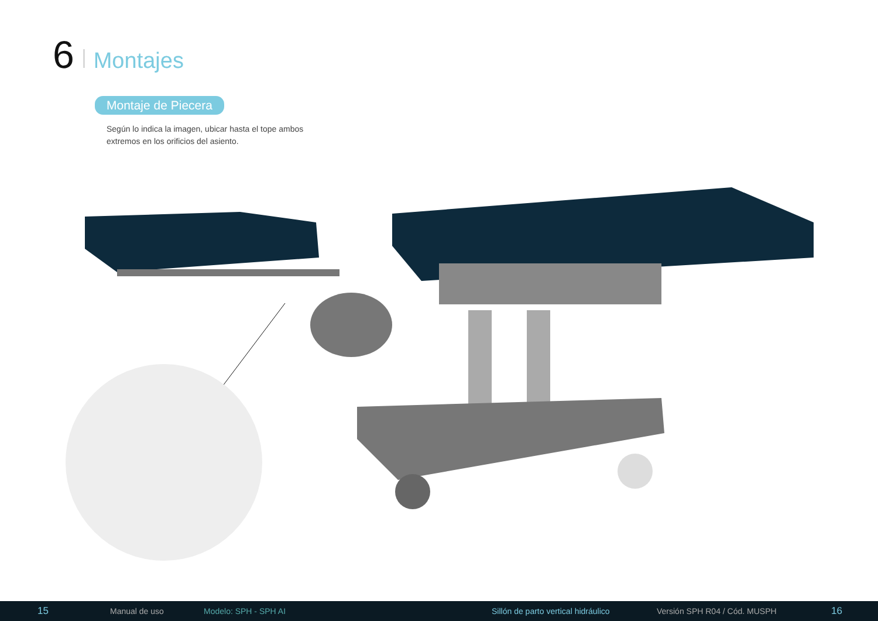6 Montajes
Montaje de Piecera
Según lo indica la imagen, ubicar hasta el tope ambos extremos en los orificios del asiento.
15 Manual de uso Modelo: SPH - SPH AI Sillón de parto vertical hidráulico Versión SPH R04 / Cód. MUSPH 16